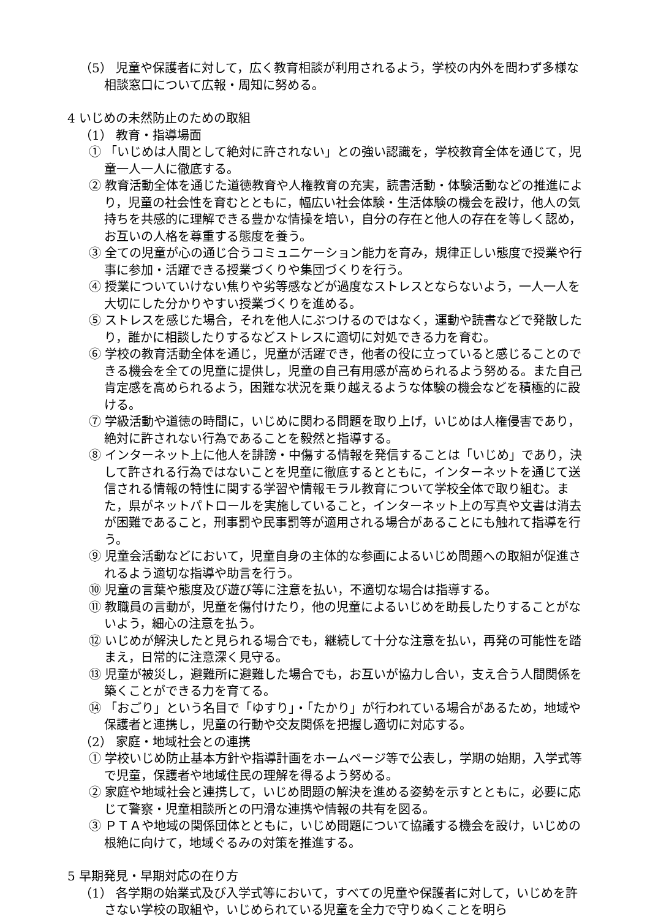（5） 児童や保護者に対して，広く教育相談が利用されるよう，学校の内外を問わず多様な相談窓口について広報・周知に努める。
4 いじめの未然防止のための取組
（1） 教育・指導場面
① 「いじめは人間として絶対に許されない」との強い認識を，学校教育全体を通じて，児童一人一人に徹底する。
② 教育活動全体を通じた道徳教育や人権教育の充実，読書活動・体験活動などの推進により，児童の社会性を育むとともに，幅広い社会体験・生活体験の機会を設け，他人の気持ちを共感的に理解できる豊かな情操を培い，自分の存在と他人の存在を等しく認め，お互いの人格を尊重する態度を養う。
③ 全ての児童が心の通じ合うコミュニケーション能力を育み，規律正しい態度で授業や行事に参加・活躍できる授業づくりや集団づくりを行う。
④ 授業についていけない焦りや劣等感などが過度なストレスとならないよう，一人一人を大切にした分かりやすい授業づくりを進める。
⑤ ストレスを感じた場合，それを他人にぶつけるのではなく，運動や読書などで発散したり，誰かに相談したりするなどストレスに適切に対処できる力を育む。
⑥ 学校の教育活動全体を通じ，児童が活躍でき，他者の役に立っていると感じることのできる機会を全ての児童に提供し，児童の自己有用感が高められるよう努める。また自己肯定感を高められるよう，困難な状況を乗り越えるような体験の機会などを積極的に設ける。
⑦ 学級活動や道徳の時間に，いじめに関わる問題を取り上げ，いじめは人権侵害であり，絶対に許されない行為であることを毅然と指導する。
⑧ インターネット上に他人を誹謗・中傷する情報を発信することは「いじめ」であり，決して許される行為ではないことを児童に徹底するとともに，インターネットを通じて送信される情報の特性に関する学習や情報モラル教育について学校全体で取り組む。また，県がネットパトロールを実施していること，インターネット上の写真や文書は消去が困難であること，刑事罰や民事罰等が適用される場合があることにも触れて指導を行う。
⑨ 児童会活動などにおいて，児童自身の主体的な参画によるいじめ問題への取組が促進されるよう適切な指導や助言を行う。
⑩ 児童の言葉や態度及び遊び等に注意を払い，不適切な場合は指導する。
⑪ 教職員の言動が，児童を傷付けたり，他の児童によるいじめを助長したりすることがないよう，細心の注意を払う。
⑫ いじめが解決したと見られる場合でも，継続して十分な注意を払い，再発の可能性を踏まえ，日常的に注意深く見守る。
⑬ 児童が被災し，避難所に避難した場合でも，お互いが協力し合い，支え合う人間関係を築くことができる力を育てる。
⑭ 「おごり」という名目で「ゆすり」・「たかり」が行われている場合があるため，地域や保護者と連携し，児童の行動や交友関係を把握し適切に対応する。
（2） 家庭・地域社会との連携
① 学校いじめ防止基本方針や指導計画をホームページ等で公表し，学期の始期，入学式等で児童，保護者や地域住民の理解を得るよう努める。
② 家庭や地域社会と連携して，いじめ問題の解決を進める姿勢を示すとともに，必要に応じて警察・児童相談所との円滑な連携や情報の共有を図る。
③ ＰＴＡや地域の関係団体とともに，いじめ問題について協議する機会を設け，いじめの根絶に向けて，地域ぐるみの対策を推進する。
5 早期発見・早期対応の在り方
（1） 各学期の始業式及び入学式等において，すべての児童や保護者に対して，いじめを許さない学校の取組や，いじめられている児童を全力で守りぬくことを明ら